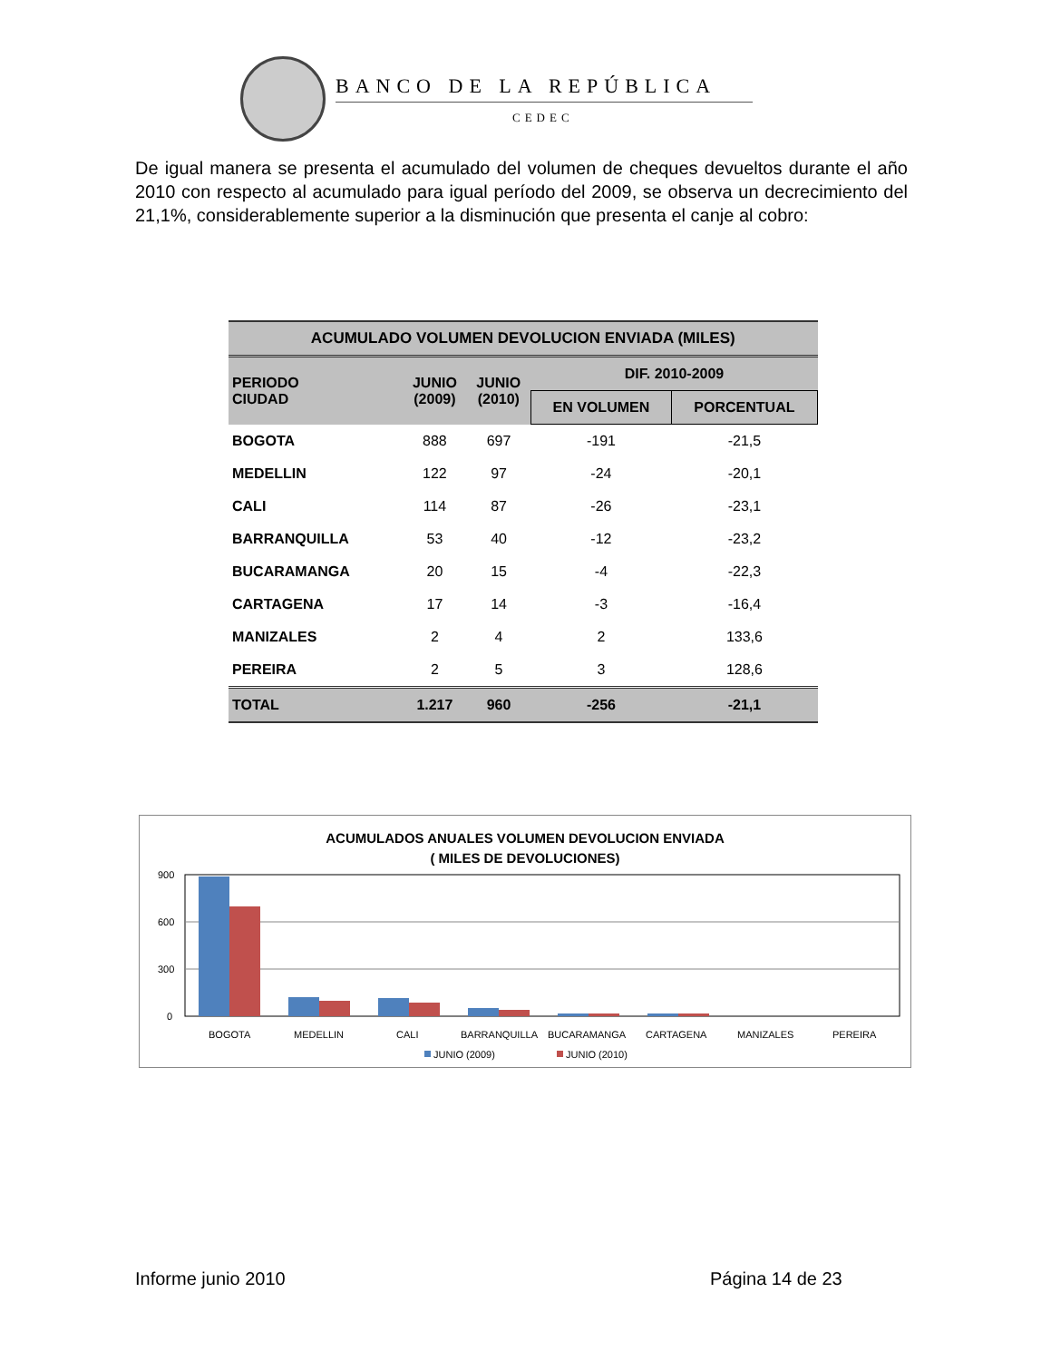BANCO DE LA REPÚBLICA
CEDEC
De igual manera se presenta el acumulado del volumen de cheques devueltos durante el año 2010 con respecto al acumulado para igual período del 2009, se observa un decrecimiento del 21,1%, considerablemente superior a la disminución que presenta el canje al cobro:
| ACUMULADO VOLUMEN DEVOLUCION ENVIADA (MILES) | | | | |
| --- | --- | --- | --- | --- |
| PERIODO CIUDAD | JUNIO (2009) | JUNIO (2010) | DIF. 2010-2009 | |
| | | | EN VOLUMEN | PORCENTUAL |
| BOGOTA | 888 | 697 | -191 | -21,5 |
| MEDELLIN | 122 | 97 | -24 | -20,1 |
| CALI | 114 | 87 | -26 | -23,1 |
| BARRANQUILLA | 53 | 40 | -12 | -23,2 |
| BUCARAMANGA | 20 | 15 | -4 | -22,3 |
| CARTAGENA | 17 | 14 | -3 | -16,4 |
| MANIZALES | 2 | 4 | 2 | 133,6 |
| PEREIRA | 2 | 5 | 3 | 128,6 |
| TOTAL | 1.217 | 960 | -256 | -21,1 |
ACUMULADOS ANUALES VOLUMEN DEVOLUCION ENVIADA
( MILES DE DEVOLUCIONES)
900
600
300
0
BOGOTA
MEDELLIN
CALI
BARRANQUILLA
BUCARAMANGA
CARTAGENA
MANIZALES
PEREIRA
JUNIO (2009)
JUNIO (2010)
Informe junio 2010 Página 14 de 23